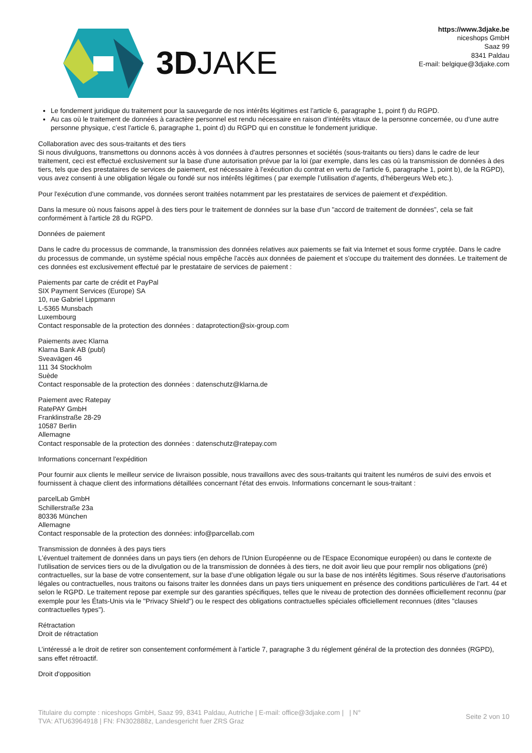3DJAKE
https://www.3djake.be
niceshops GmbH
Saaz 99
8341 Paldau
E-mail: belgique@3djake.com
Le fondement juridique du traitement pour la sauvegarde de nos intérêts légitimes est l'article 6, paragraphe 1, point f) du RGPD.
Au cas où le traitement de données à caractère personnel est rendu nécessaire en raison d’intérêts vitaux de la personne concernée, ou d’une autre personne physique, c’est l'article 6, paragraphe 1, point d) du RGPD qui en constitue le fondement juridique.
Collaboration avec des sous-traitants et des tiers
Si nous divulguons, transmettons ou donnons accès à vos données à d'autres personnes et sociétés (sous-traitants ou tiers) dans le cadre de leur traitement, ceci est effectué exclusivement sur la base d'une autorisation prévue par la loi (par exemple, dans les cas où la transmission de données à des tiers, tels que des prestataires de services de paiement, est nécessaire à l'exécution du contrat en vertu de l'article 6, paragraphe 1, point b), de la RGPD), vous avez consenti à une obligation légale ou fondé sur nos intérêts légitimes ( par exemple l’utilisation d’agents, d’hébergeurs Web etc.).
Pour l'exécution d'une commande, vos données seront traitées notamment par les prestataires de services de paiement et d'expédition.
Dans la mesure où nous faisons appel à des tiers pour le traitement de données sur la base d'un "accord de traitement de données", cela se fait conformément à l'article 28 du RGPD.
Données de paiement
Dans le cadre du processus de commande, la transmission des données relatives aux paiements se fait via Internet et sous forme cryptée. Dans le cadre du processus de commande, un système spécial nous empêche l'accès aux données de paiement et s'occupe du traitement des données. Le traitement de ces données est exclusivement effectué par le prestataire de services de paiement :
Paiements par carte de crédit et PayPal
SIX Payment Services (Europe) SA
10, rue Gabriel Lippmann
L-5365 Munsbach
Luxembourg
Contact responsable de la protection des données : dataprotection@six-group.com
Paiements avec Klarna
Klarna Bank AB (publ)
Sveavägen 46
111 34 Stockholm
Suède
Contact responsable de la protection des données : datenschutz@klarna.de
Paiement avec Ratepay
RatePAY GmbH
Franklinstraße 28-29
10587 Berlin
Allemagne
Contact responsable de la protection des données : datenschutz@ratepay.com
Informations concernant l'expédition
Pour fournir aux clients le meilleur service de livraison possible, nous travaillons avec des sous-traitants qui traitent les numéros de suivi des envois et fournissent à chaque client des informations détaillées concernant l'état des envois. Informations concernant le sous-traitant :
parcelLab GmbH
Schillerstraße 23a
80336 München
Allemagne
Contact responsable de la protection des données: info@parcellab.com
Transmission de données à des pays tiers
L'éventuel traitement de données dans un pays tiers (en dehors de l'Union Européenne ou de l'Espace Economique européen) ou dans le contexte de l'utilisation de services tiers ou de la divulgation ou de la transmission de données à des tiers, ne doit avoir lieu que pour remplir nos obligations (pré) contractuelles, sur la base de votre consentement, sur la base d’une obligation légale ou sur la base de nos intérêts légitimes. Sous réserve d'autorisations légales ou contractuelles, nous traitons ou faisons traiter les données dans un pays tiers uniquement en présence des conditions particulières de l'art. 44 et selon le RGPD. Le traitement repose par exemple sur des garanties spécifiques, telles que le niveau de protection des données officiellement reconnu (par exemple pour les États-Unis via le "Privacy Shield") ou le respect des obligations contractuelles spéciales officiellement reconnues (dites "clauses contractuelles types").
Rétractation
Droit de rétractation
L’intéressé a le droit de retirer son consentement conformément à l’article 7, paragraphe 3 du réglement général de la protection des données (RGPD), sans effet rétroactif.
Droit d'opposition
Titulaire du compte : niceshops GmbH, Saaz 99, 8341 Paldau, Autriche | E-mail: office@3djake.com | | N°
TVA: ATU63964918 | FN: FN302888z, Landesgericht fuer ZRS Graz
Seite 2 von 10